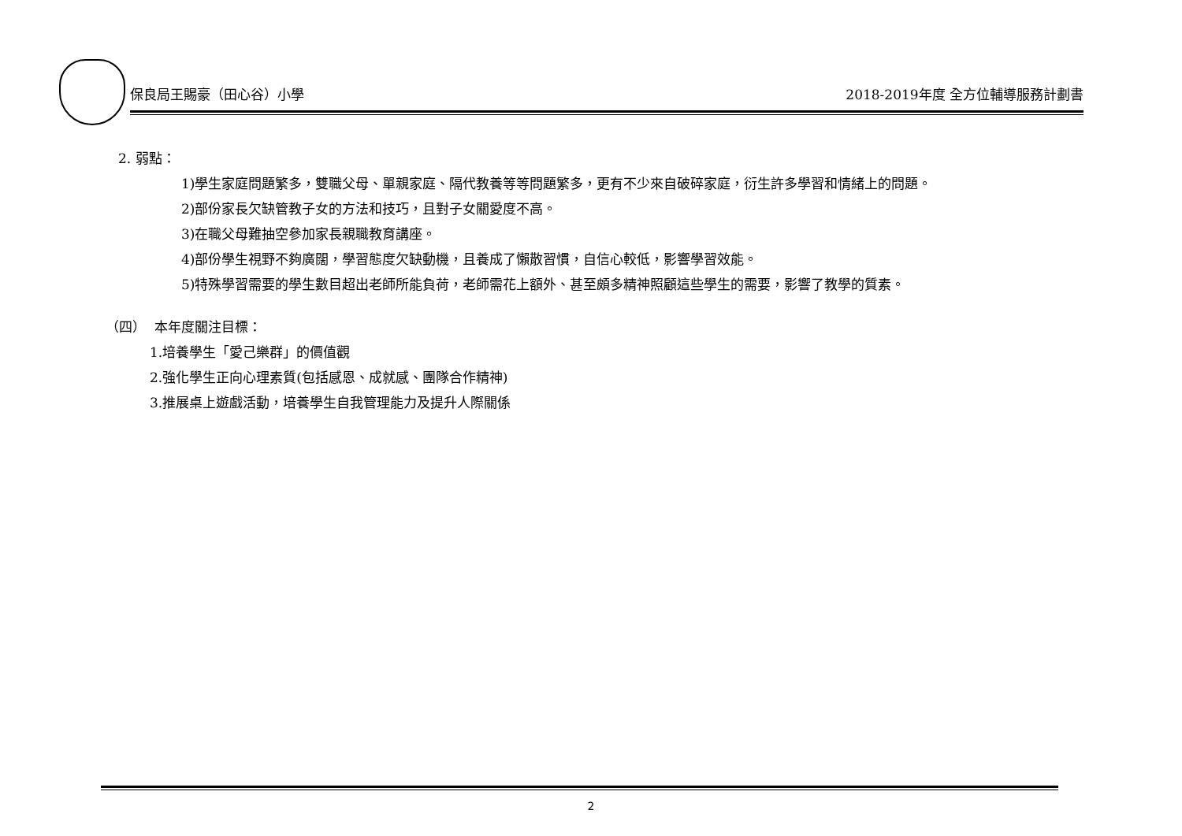保良局王賜豪（田心谷）小學 2018-2019年度 全方位輔導服務計劃書
2. 弱點：
1)學生家庭問題繁多，雙職父母、單親家庭、隔代教養等等問題繁多，更有不少來自破碎家庭，衍生許多學習和情緒上的問題。
2)部份家長欠缺管教子女的方法和技巧，且對子女關愛度不高。
3)在職父母難抽空參加家長親職教育講座。
4)部份學生視野不夠廣闊，學習態度欠缺動機，且養成了懶散習慣，自信心較低，影響學習效能。
5)特殊學習需要的學生數目超出老師所能負荷，老師需花上額外、甚至頗多精神照顧這些學生的需要，影響了教學的質素。
（四） 本年度關注目標：
1.培養學生「愛己樂群」的價值觀
2.強化學生正向心理素質(包括感恩、成就感、團隊合作精神)
3.推展桌上遊戲活動，培養學生自我管理能力及提升人際關係
2